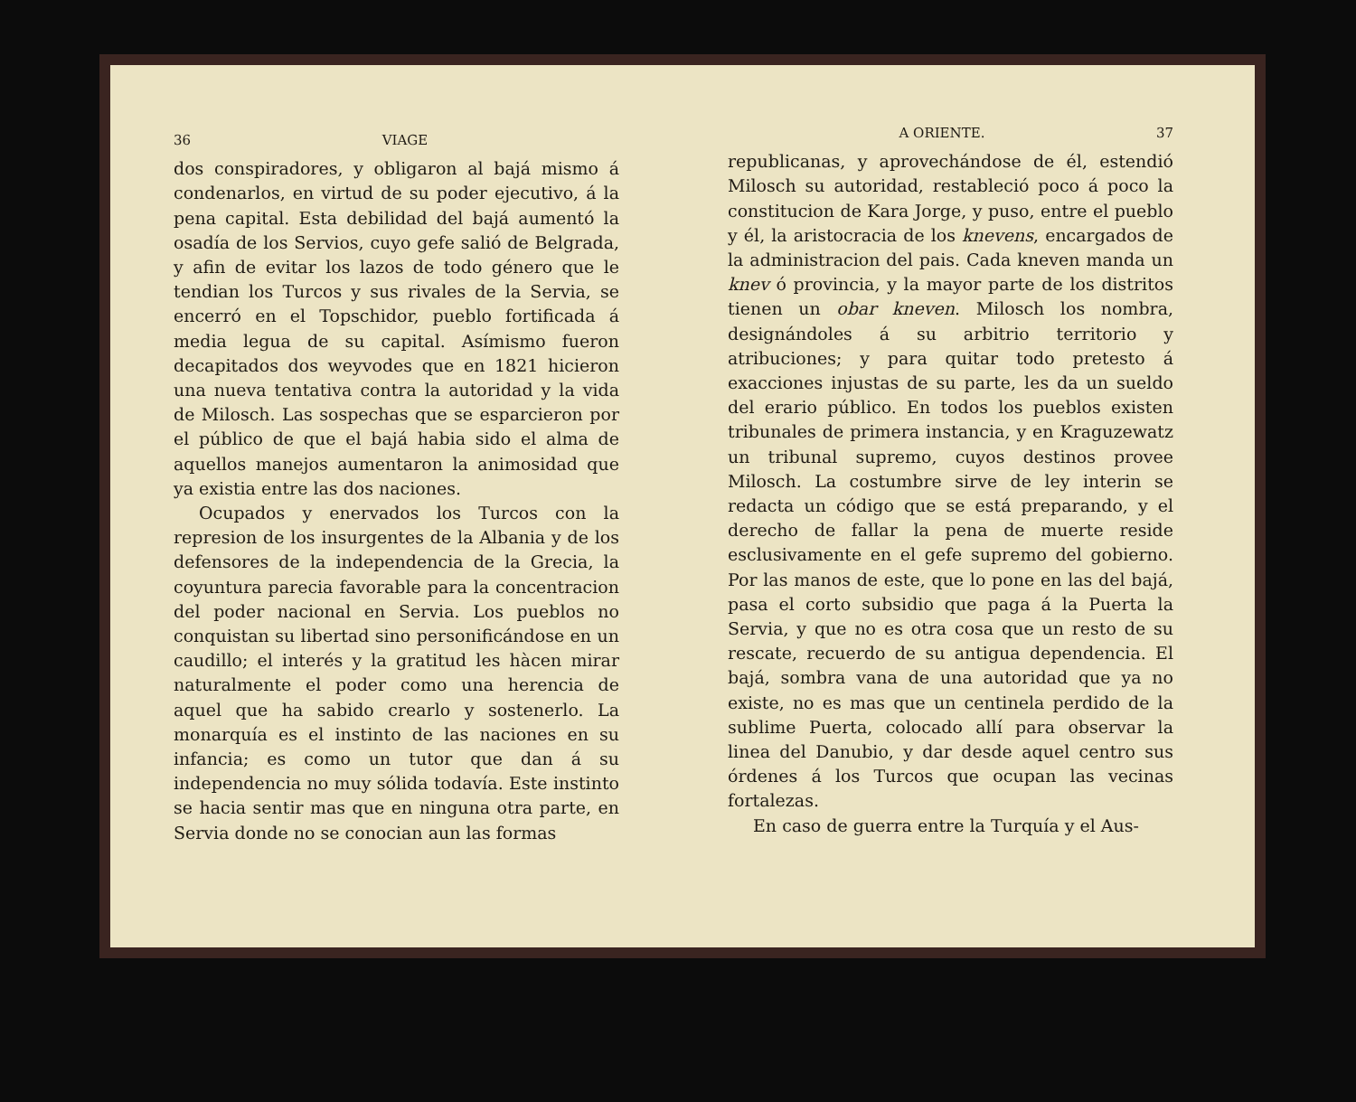36 VIAGE
dos conspiradores, y obligaron al bajá mismo á condenarlos, en virtud de su poder ejecutivo, á la pena capital. Esta debilidad del bajá aumentó la osadía de los Servios, cuyo gefe salió de Belgrada, y afin de evitar los lazos de todo género que le tendian los Turcos y sus rivales de la Servia, se encerró en el Topschidor, pueblo fortificada á media legua de su capital. Asímismo fueron decapitados dos weyvodes que en 1821 hicieron una nueva tentativa contra la autoridad y la vida de Milosch. Las sospechas que se esparcieron por el público de que el bajá habia sido el alma de aquellos manejos aumentaron la animosidad que ya existia entre las dos naciones.
Ocupados y enervados los Turcos con la represion de los insurgentes de la Albania y de los defensores de la independencia de la Grecia, la coyuntura parecia favorable para la concentracion del poder nacional en Servia. Los pueblos no conquistan su libertad sino personificándose en un caudillo; el interés y la gratitud les hàcen mirar naturalmente el poder como una herencia de aquel que ha sabido crearlo y sostenerlo. La monarquía es el instinto de las naciones en su infancia; es como un tutor que dan á su independencia no muy sólida todavía. Este instinto se hacia sentir mas que en ninguna otra parte, en Servia donde no se conocian aun las formas
A ORIENTE. 37
republicanas, y aprovechándose de él, estendió Milosch su autoridad, restableció poco á poco la constitucion de Kara Jorge, y puso, entre el pueblo y él, la aristocracia de los knevens, encargados de la administracion del pais. Cada kneven manda un knev ó provincia, y la mayor parte de los distritos tienen un obar kneven. Milosch los nombra, designándoles á su arbitrio territorio y atribuciones; y para quitar todo pretesto á exacciones injustas de su parte, les da un sueldo del erario público. En todos los pueblos existen tribunales de primera instancia, y en Kraguzewatz un tribunal supremo, cuyos destinos provee Milosch. La costumbre sirve de ley interin se redacta un código que se está preparando, y el derecho de fallar la pena de muerte reside esclusivamente en el gefe supremo del gobierno. Por las manos de este, que lo pone en las del bajá, pasa el corto subsidio que paga á la Puerta la Servia, y que no es otra cosa que un resto de su rescate, recuerdo de su antigua dependencia. El bajá, sombra vana de una autoridad que ya no existe, no es mas que un centinela perdido de la sublime Puerta, colocado allí para observar la linea del Danubio, y dar desde aquel centro sus órdenes á los Turcos que ocupan las vecinas fortalezas.
En caso de guerra entre la Turquía y el Aus-